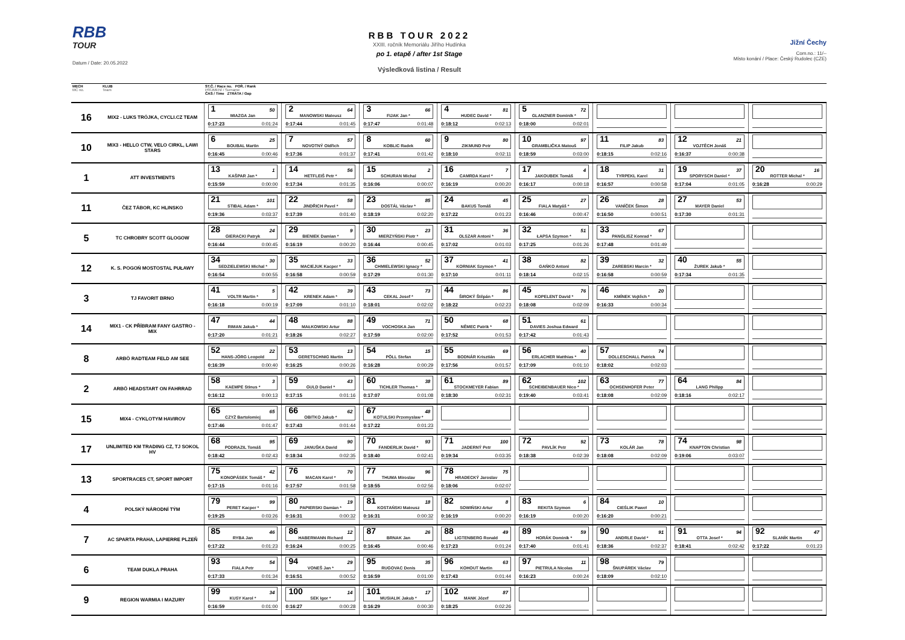RBB
TOUR
Datum / Date: 20.05.2022
RBB TOUR 2022
XXIII. ročník Memoriálu Jiřího Hudínka
po 1. etapě / after 1st Stage
Výsledková listina / Result
Jižní Čechy
Com.no.: 11/--
Místo konání / Place: Český Rudolec (CZE)
| MECH MC no. | KLUB Team | ST.Č. / Race no. POŘ. / Rank PŘÍJMENÍ / Surname ČAS / Time ZTRÁTA / Gap | | | | | | | |
| --- | --- | --- | --- | --- | --- | --- | --- | --- | --- |
| 16 | MIX2 - LUKS TRÓJKA, CYCLI.CZ TEAM | 1 50 MIAZGA Jan 0:17:23 0:01:24 | 2 64 MANOWSKI Mateusz 0:17:44 0:01:45 | 3 66 FIJAK Jan * 0:17:47 0:01:48 | 4 81 HUDEC David * 0:18:12 0:02:13 | 5 72 GLANZNER Dominik * 0:18:00 0:02:01 | | | |
| 10 | MIX3 - HELLO CTW, VELO CIRKL, LAWI STARS | 6 25 BOUBAL Martin 0:16:45 0:00:46 | 7 57 NOVOTNÝ Oldřich 0:17:36 0:01:37 | 8 60 KOBLIC Radek 0:17:41 0:01:42 | 9 80 ZIKMUND Petr 0:18:10 0:02:11 | 10 97 GRAMBLIČKA Matouš 0:18:59 0:03:00 | 11 83 FILIP Jakub 0:18:15 0:02:16 | 12 21 VOJTĚCH Jonáš 0:16:37 0:00:38 | |
| 1 | ATT INVESTMENTS | 13 1 KAŠPAR Jan * 0:15:59 0:00:00 | 14 56 HETFLEIŠ Petr * 0:17:34 0:01:35 | 15 2 SCHURAN Michal 0:16:06 0:00:07 | 16 7 CAMRDA Karel * 0:16:19 0:00:20 | 17 4 JAKOUBEK Tomáš 0:16:17 0:00:18 | 18 31 TYRPEKL Karel 0:16:57 0:00:58 | 19 37 SPORYSCH Daniel * 0:17:04 0:01:05 | 20 16 ROTTER Michal * 0:16:28 0:00:29 |
| 11 | ČEZ TÁBOR, KC HLINSKO | 21 101 STIBAL Adam * 0:19:36 0:03:37 | 22 58 JINDŘICH Pavel * 0:17:39 0:01:40 | 23 85 DOSTÁL Václav * 0:18:19 0:02:20 | 24 45 BAKUS Tomáš 0:17:22 0:01:23 | 25 27 FIALA Matyáš * 0:16:46 0:00:47 | 26 28 VANÍČEK Šimon 0:16:50 0:00:51 | 27 53 MAYER Daniel 0:17:30 0:01:31 | |
| 5 | TC CHROBRY SCOTT GLOGOW | 28 24 GIERACKI Patryk 0:16:44 0:00:45 | 29 9 BIENIEK Damian * 0:16:19 0:00:20 | 30 23 MIERZYŃSKI Piotr * 0:16:44 0:00:45 | 31 36 OLSZAR Antoni * 0:17:02 0:01:03 | 32 51 ŁAPSA Szymon * 0:17:25 0:01:26 | 33 67 PANGLISZ Konrad * 0:17:48 0:01:49 | | |
| 12 | K. S. POGOŃ MOSTOSTAL PUŁAWY | 34 30 SEDZIELEWSKI Michal * 0:16:54 0:00:55 | 35 33 MACIEJUK Kacper * 0:16:58 0:00:59 | 36 52 CHMIELEWSKI Ignacy * 0:17:29 0:01:30 | 37 41 KORNIAK Szymon * 0:17:10 0:01:11 | 38 82 GAŃKO Antoni 0:18:14 0:02:15 | 39 32 ZAREBSKI Marcin * 0:16:58 0:00:59 | 40 55 ŻUREK Jakub * 0:17:34 0:01:35 | |
| 3 | TJ FAVORIT BRNO | 41 5 VOLTR Martin * 0:16:18 0:00:19 | 42 39 KRENEK Adam * 0:17:09 0:01:10 | 43 73 CEKAL Josef * 0:18:01 0:02:02 | 44 86 ŠIROKÝ Štěpán * 0:18:22 0:02:23 | 45 76 KOPELENT David * 0:18:08 0:02:09 | 46 20 KMÍNEK Vojtěch * 0:16:33 0:00:34 | | |
| 14 | MIX1 - CK PŘÍBRAM FANY GASTRO - MIX | 47 44 RIMAN Jakub * 0:17:20 0:01:21 | 48 88 MAŁKOWSKI Artur 0:18:26 0:02:27 | 49 71 VOCHOSKA Jan 0:17:59 0:02:00 | 50 68 NĚMEC Patrik * 0:17:52 0:01:53 | 51 61 DAVIES Joshua Edward 0:17:42 0:01:43 | | | |
| 8 | ARBÖ RADTEAM FELD AM SEE | 52 22 HANS-JÖRG Leopold 0:16:39 0:00:40 | 53 13 GERETSCHNIG Martin 0:16:25 0:00:26 | 54 15 PÖLL Stefan 0:16:28 0:00:29 | 55 69 BODNÁR Krisztián 0:17:56 0:01:57 | 56 40 ERLACHER Matthias * 0:17:09 0:01:10 | 57 74 DOLLESCHALL Patrick 0:18:02 0:02:03 | | |
| 2 | ARBÖ HEADSTART ON FAHRRAD | 58 3 KAEMPE Stinus * 0:16:12 0:00:13 | 59 43 GULD Daniel * 0:17:15 0:01:16 | 60 38 TICHLER Thomas * 0:17:07 0:01:08 | 61 89 STOCKMEYER Fabian 0:18:30 0:02:31 | 62 102 SCHEIBENBAUER Nico * 0:19:40 0:03:41 | 63 77 OCHSENHOFER Peter 0:18:08 0:02:09 | 64 84 LANG Philipp 0:18:16 0:02:17 | |
| 15 | MIX4 - CYKLOTYM HAVIROV | 65 65 CZYŻ Bartolomiej 0:17:46 0:01:47 | 66 62 OBITKO Jakub * 0:17:43 0:01:44 | 67 48 KOTULSKI Przemyslaw * 0:17:22 0:01:23 | | | | | |
| 17 | UNLIMITED KM TRADING CZ, TJ SOKOL HV | 68 95 PODRAZIL Tomáš 0:18:42 0:02:43 | 69 90 JANUŠKA David 0:18:34 0:02:35 | 70 93 FANDERLIK David * 0:18:40 0:02:41 | 71 100 JADERNÝ Petr 0:19:34 0:03:35 | 72 92 PAVLÍK Petr 0:18:38 0:02:39 | 73 78 KOLÁR Jan 0:18:08 0:02:09 | 74 98 KNAPTON Christian 0:19:06 0:03:07 | |
| 13 | SPORTRACES CT, SPORT IMPORT | 75 42 KONOPÁSEK Tomáš * 0:17:15 0:01:16 | 76 70 MACAN Karel * 0:17:57 0:01:58 | 77 96 THUMA Miroslav 0:18:55 0:02:56 | 78 75 HRADECKÝ Jaroslav 0:18:06 0:02:07 | | | | |
| 4 | POLSKÝ NÁRODNÍ TÝM | 79 99 PERET Kacper * 0:19:25 0:03:26 | 80 19 PAPIERSKI Damian * 0:16:31 0:00:32 | 81 18 KOSTAŃSKI Mateusz 0:16:31 0:00:32 | 82 8 SOWIŃSKI Artur 0:16:19 0:00:20 | 83 6 REKITA Szymon 0:16:19 0:00:20 | 84 10 CIEŚLIK Paweł 0:16:20 0:00:21 | | |
| 7 | AC SPARTA PRAHA, LAPIERRE PLZEŇ | 85 46 RYBA Jan 0:17:22 0:01:23 | 86 12 HABERMANN Richard 0:16:24 0:00:25 | 87 26 BRNAK Jan 0:16:45 0:00:46 | 88 49 LIGTENBERG Ronald 0:17:23 0:01:24 | 89 59 HORÁK Dominik * 0:17:40 0:01:41 | 90 91 ANDRLE David * 0:18:36 0:02:37 | 91 94 OTTA Josef * 0:18:41 0:02:42 | 92 47 SLANÍK Martin 0:17:22 0:01:23 |
| 6 | TEAM DUKLA PRAHA | 93 54 FIALA Petr 0:17:33 0:01:34 | 94 29 VONEŠ Jan * 0:16:51 0:00:52 | 95 35 RUGOVAC Denis 0:16:59 0:01:00 | 96 63 KOHOUT Martin 0:17:43 0:01:44 | 97 11 PIETRULA Nicolas 0:16:23 0:00:24 | 98 79 ŠNUPÁREK Václav 0:18:09 0:02:10 | | |
| 9 | REGION WARMIA I MAZURY | 99 34 KUSY Karol * 0:16:59 0:01:00 | 100 14 SEK Igor * 0:16:27 0:00:28 | 101 17 MUSIALIK Jakub * 0:16:29 0:00:30 | 102 87 MANK Józef 0:18:25 0:02:26 | | | | |